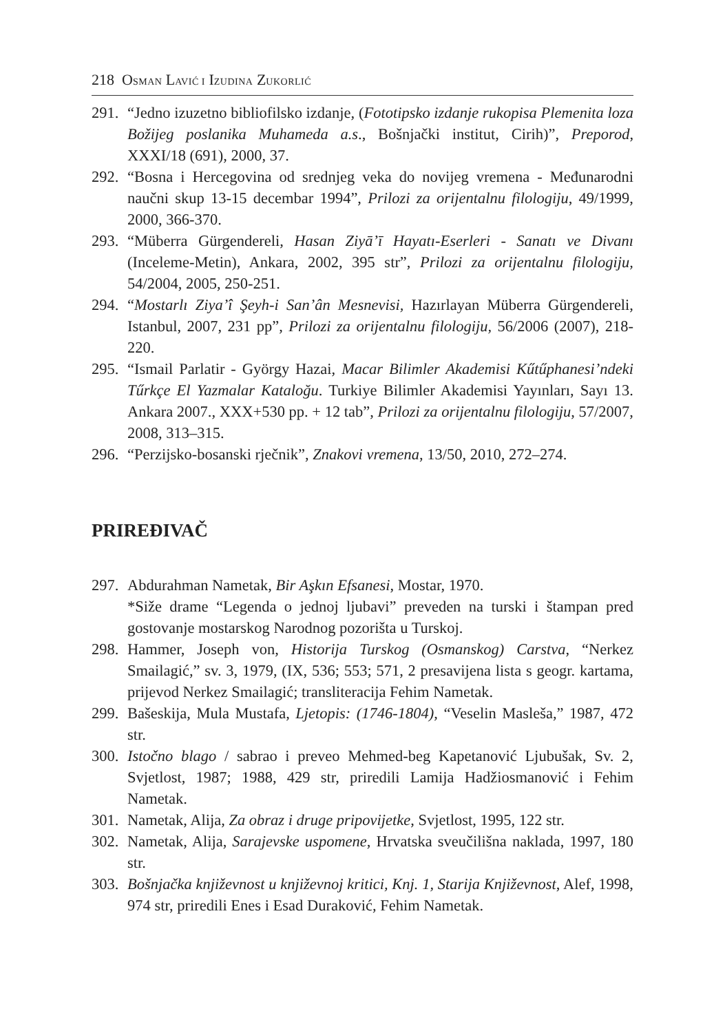218 OSMAN LAVIĆ I IZUDINA ZUKORLIĆ
291. “Jedno izuzetno bibliofilsko izdanje, (Fototipsko izdanje rukopisa Plemenita loza Božijeg poslanika Muhameda a.s., Bošnjački institut, Cirih)”, Preporod, XXXI/18 (691), 2000, 37.
292. “Bosna i Hercegovina od srednjeg veka do novijeg vremena - Međunarodni naučni skup 13-15 decembar 1994”, Prilozi za orijentalnu filologiju, 49/1999, 2000, 366-370.
293. “Müberra Gürgendereli, Hasan Ziyā’ī Hayatı-Eserleri - Sanatı ve Divanı (Inceleme-Metin), Ankara, 2002, 395 str”, Prilozi za orijentalnu filologiju, 54/2004, 2005, 250-251.
294. “Mostarlı Ziya’î Şeyh-i San’ân Mesnevisi, Hazırlayan Müberra Gürgendereli, Istanbul, 2007, 231 pp”, Prilozi za orijentalnu filologiju, 56/2006 (2007), 218-220.
295. “Ismail Parlatir - György Hazai, Macar Bilimler Akademisi Kűtűphanesi’ndeki Tűrkçe El Yazmalar Kataloğu. Turkiye Bilimler Akademisi Yayınları, Sayı 13. Ankara 2007., XXX+530 pp. + 12 tab”, Prilozi za orijentalnu filologiju, 57/2007, 2008, 313–315.
296. “Perzijsko-bosanski rječnik”, Znakovi vremena, 13/50, 2010, 272–274.
PRIREĐIVAČ
297. Abdurahman Nametak, Bir Aşkın Efsanesi, Mostar, 1970.
*Siže drame “Legenda o jednoj ljubavi” preveden na turski i štampan pred gostovanje mostarskog Narodnog pozorišta u Turskoj.
298. Hammer, Joseph von, Historija Turskog (Osmanskog) Carstva, “Nerkez Smailagić,” sv. 3, 1979, (IX, 536; 553; 571, 2 presavijena lista s geogr. kartama, prijevod Nerkez Smailagić; transliteracija Fehim Nametak.
299. Bašeskija, Mula Mustafa, Ljetopis: (1746-1804), “Veselin Masleša,” 1987, 472 str.
300. Istočno blago / sabrao i preveo Mehmed-beg Kapetanović Ljubušak, Sv. 2, Svjetlost, 1987; 1988, 429 str, priredili Lamija Hadžiosmanović i Fehim Nametak.
301. Nametak, Alija, Za obraz i druge pripovijetke, Svjetlost, 1995, 122 str.
302. Nametak, Alija, Sarajevske uspomene, Hrvatska sveučilišna naklada, 1997, 180 str.
303. Bošnjačka književnost u književnoj kritici, Knj. 1, Starija Književnost, Alef, 1998, 974 str, priredili Enes i Esad Duraković, Fehim Nametak.